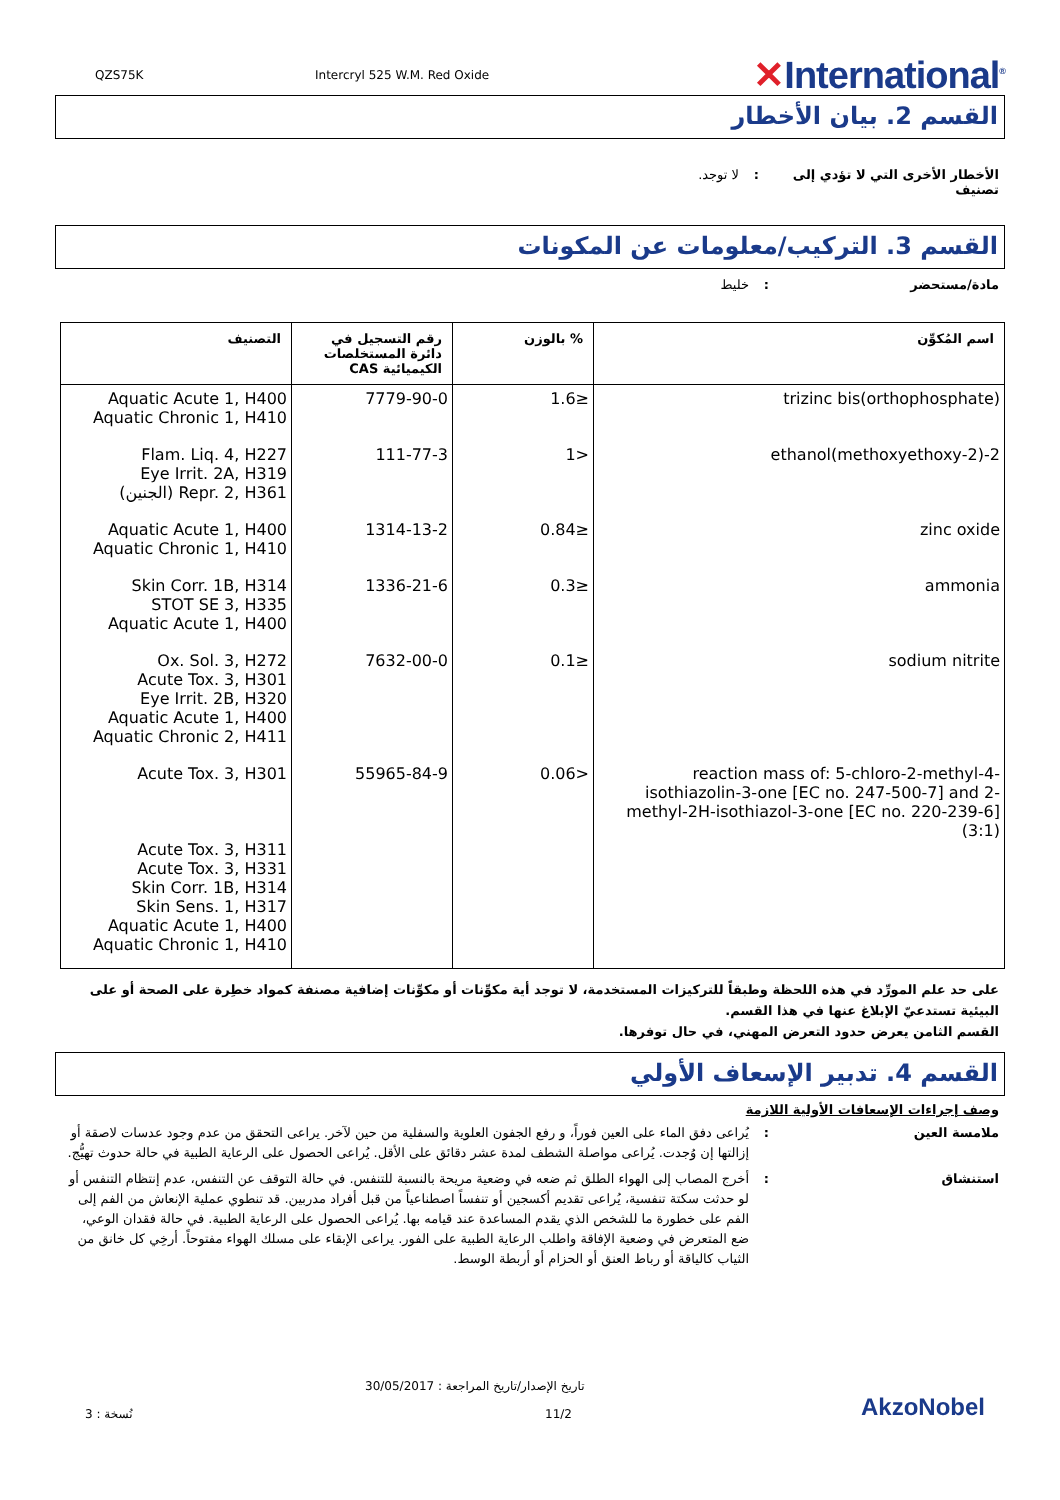QZS75K Intercryl 525 W.M. Red Oxide
✕International<sup>®</sup>
القسم 2. بيان الأخطار
الأخطار الأخرى التي لا تؤدي إلى تصنيف
: لا توجد.
القسم 3. التركيب/معلومات عن المكونات
مادة/مستحضر : خليط
| اسم المُكوِّن | % بالوزن | رقم التسجيل في دائرة المستخلصات الكيميائية CAS | التصنيف |
| --- | --- | --- | --- |
| trizinc bis(orthophosphate) | ≤1.6 | 7779-90-0 | Aquatic Acute 1, H400 Aquatic Chronic 1, H410 |
| 2-(2-methoxyethoxy)ethanol | <1 | 111-77-3 | Flam. Liq. 4, H227 Eye Irrit. 2A, H319 Repr. 2, H361 (الجنين) |
| zinc oxide | ≤0.84 | 1314-13-2 | Aquatic Acute 1, H400 Aquatic Chronic 1, H410 |
| ammonia | ≤0.3 | 1336-21-6 | Skin Corr. 1B, H314 STOT SE 3, H335 Aquatic Acute 1, H400 |
| sodium nitrite | ≤0.1 | 7632-00-0 | Ox. Sol. 3, H272 Acute Tox. 3, H301 Eye Irrit. 2B, H320 Aquatic Acute 1, H400 Aquatic Chronic 2, H411 |
| reaction mass of: 5-chloro-2-methyl-4-isothiazolin-3-one [EC no. 247-500-7] and 2-methyl-2H-isothiazol-3-one [EC no. 220-239-6] (3:1) | <0.06 | 55965-84-9 | Acute Tox. 3, H301 Acute Tox. 3, H311 Acute Tox. 3, H331 Skin Corr. 1B, H314 Skin Sens. 1, H317 Aquatic Acute 1, H400 Aquatic Chronic 1, H410 |
على حد علم المورِّد في هذه اللحظة وطبقاً للتركيزات المستخدمة، لا توجد أية مكوِّنات أو مكوِّنات إضافية مصنفة كمواد خطِرة على الصحة أو على البيئية تستدعيّ الإبلاغ عنها في هذا القسم.
القسم الثامن يعرض حدود التعرض المهني، في حال توفرها.
القسم 4. تدبير الإسعاف الأولي
وصف إجراءات الإسعافات الأولية اللازمة
ملامسة العين : يُراعى دفق الماء على العين فوراً، و رفع الجفون العلوية والسفلية من حين لآخر. يراعى التحقق من عدم وجود عدسات لاصقة أو إزالتها إن وُجدت. يُراعى مواصلة الشطف لمدة عشر دقائق على الأقل. يُراعى الحصول على الرعاية الطبية في حالة حدوث تهيُّج.
استنشاق : أخرج المصاب إلى الهواء الطلق ثم ضعه في وضعية مريحة بالنسبة للتنفس. في حالة التوقف عن التنفس، عدم إنتظام التنفس أو لو حدثت سكتة تنفسية، يُراعى تقديم أكسجين أو تنفساً اصطناعياً من قبل أفراد مدربين. قد تنطوي عملية الإنعاش من الفم إلى الفم على خطورة ما للشخص الذي يقدم المساعدة عند قيامه بها. يُراعى الحصول على الرعاية الطبية. في حالة فقدان الوعي، ضع المتعرض في وضعية الإفاقة واطلب الرعاية الطبية على الفور. يراعى الإبقاء على مسلك الهواء مفتوحاً. أرخِي كل خانق من الثياب كالياقة أو رباط العنق أو الحزام أو أربطة الوسط.
نُسخة : 3
تاريخ الإصدار/تاريخ المراجعة : 30/05/2017
11/2
AkzoNobel